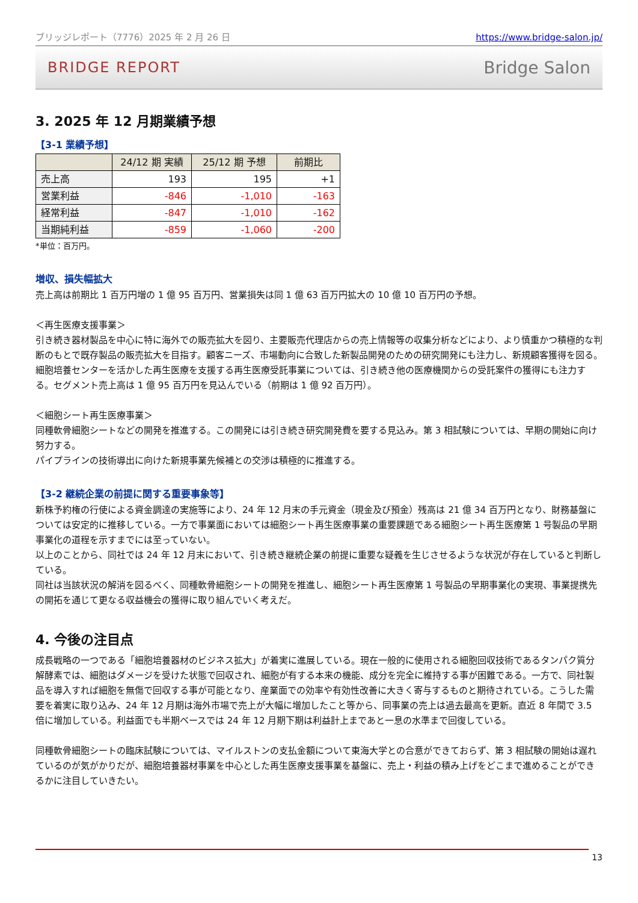ブリッジレポート（7776）2025 年 2 月 26 日 https://www.bridge-salon.jp/
BRIDGE REPORT Bridge Salon
3. 2025 年 12 月期業績予想
【3-1 業績予想】
| | 24/12 期 実績 | 25/12 期 予想 | 前期比 |
| --- | --- | --- | --- |
| 売上高 | 193 | 195 | +1 |
| 営業利益 | -846 | -1,010 | -163 |
| 経常利益 | -847 | -1,010 | -162 |
| 当期純利益 | -859 | -1,060 | -200 |
*単位：百万円。
増収、損失幅拡大
売上高は前期比 1 百万円増の 1 億 95 百万円、営業損失は同 1 億 63 百万円拡大の 10 億 10 百万円の予想。
＜再生医療支援事業＞
引き続き器材製品を中心に特に海外での販売拡大を図り、主要販売代理店からの売上情報等の収集分析などにより、より慎重かつ積極的な判断のもとで既存製品の販売拡大を目指す。顧客ニーズ、市場動向に合致した新製品開発のための研究開発にも注力し、新規顧客獲得を図る。
細胞培養センターを活かした再生医療を支援する再生医療受託事業については、引き続き他の医療機関からの受託案件の獲得にも注力する。セグメント売上高は 1 億 95 百万円を見込んでいる（前期は 1 億 92 百万円）。
＜細胞シート再生医療事業＞
同種軟骨細胞シートなどの開発を推進する。この開発には引き続き研究開発費を要する見込み。第 3 相試験については、早期の開始に向け努力する。
パイプラインの技術導出に向けた新規事業先候補との交渉は積極的に推進する。
【3-2 継続企業の前提に関する重要事象等】
新株予約権の行使による資金調達の実施等により、24 年 12 月末の手元資金（現金及び預金）残高は 21 億 34 百万円となり、財務基盤については安定的に推移している。一方で事業面においては細胞シート再生医療事業の重要課題である細胞シート再生医療第 1 号製品の早期事業化の道程を示すまでには至っていない。
以上のことから、同社では 24 年 12 月末において、引き続き継続企業の前提に重要な疑義を生じさせるような状況が存在していると判断している。
同社は当該状況の解消を図るべく、同種軟骨細胞シートの開発を推進し、細胞シート再生医療第 1 号製品の早期事業化の実現、事業提携先の開拓を通じて更なる収益機会の獲得に取り組んでいく考えだ。
4. 今後の注目点
成長戦略の一つである「細胞培養器材のビジネス拡大」が着実に進展している。現在一般的に使用される細胞回収技術であるタンパク質分解酵素では、細胞はダメージを受けた状態で回収され、細胞が有する本来の機能、成分を完全に維持する事が困難である。一方で、同社製品を導入すれば細胞を無傷で回収する事が可能となり、産業面での効率や有効性改善に大きく寄与するものと期待されている。こうした需要を着実に取り込み、24 年 12 月期は海外市場で売上が大幅に増加したこと等から、同事業の売上は過去最高を更新。直近 8 年間で 3.5 倍に増加している。利益面でも半期ベースでは 24 年 12 月期下期は利益計上まであと一息の水準まで回復している。
同種軟骨細胞シートの臨床試験については、マイルストンの支払金額について東海大学との合意ができておらず、第 3 相試験の開始は遅れているのが気がかりだが、細胞培養器材事業を中心とした再生医療支援事業を基盤に、売上・利益の積み上げをどこまで進めることができるかに注目していきたい。
13